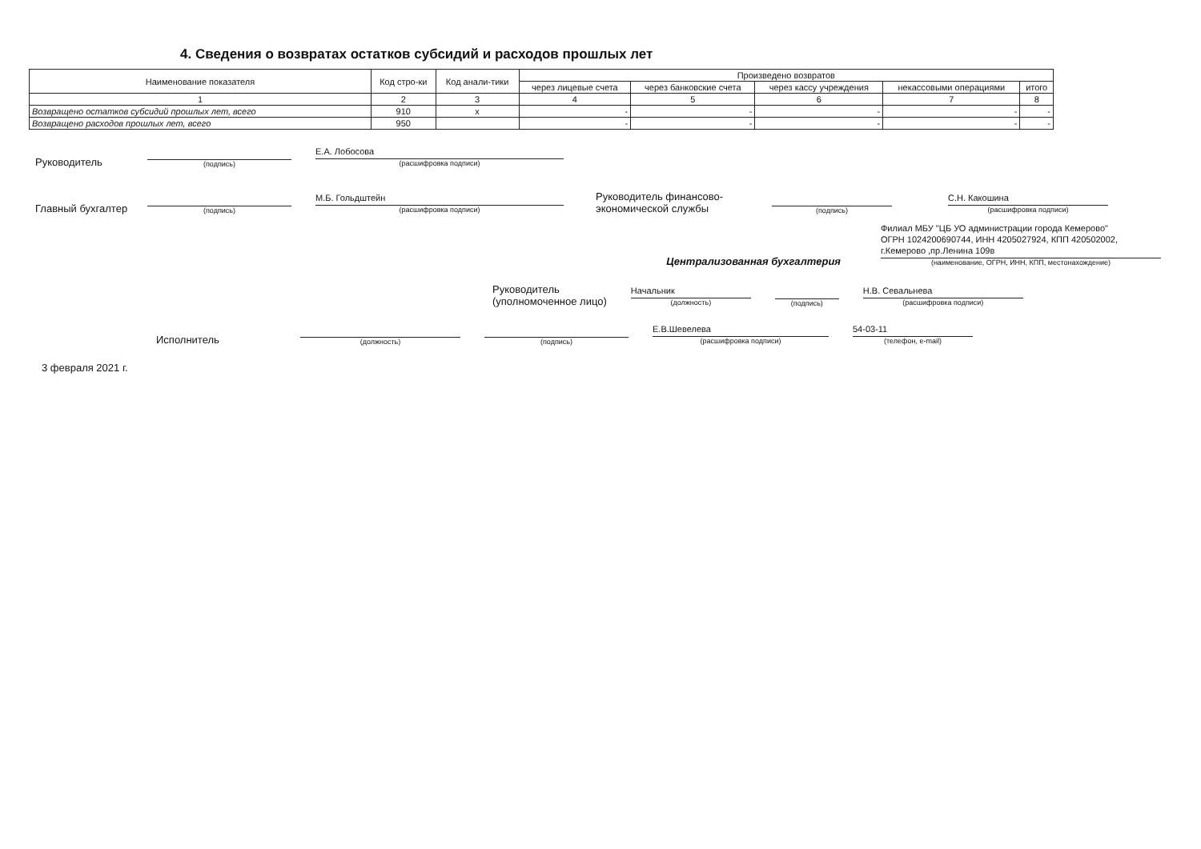4. Сведения о возвратах остатков субсидий и расходов прошлых лет
| Наименование показателя | Код стро-ки | Код анали-тики | Произведено возвратов | | | | |
| --- | --- | --- | --- | --- | --- | --- | --- |
| | | | через лицевые счета | через банковские счета | через кассу учреждения | некассовыми операциями | итого |
| 1 | 2 | 3 | 4 | 5 | 6 | 7 | 8 |
| Возвращено остатков субсидий прошлых лет, всего | 910 | x | - | - | - | - | - |
| Возвращено расходов прошлых лет, всего | 950 | | - | - | - | - | - |
Руководитель (подпись) Е.А. Лобосова
(расшифровка подписи)
Главный бухгалтер (подпись) М.Б. Гольдштейн
(расшифровка подписи)
Руководитель финансово-экономической службы (подпись) С.Н. Какошина
(расшифровка подписи)
Централизованная бухгалтерия Филиал МБУ "ЦБ УО администрации города Кемерово"
ОГРН 1024200690744, ИНН 4205027924, КПП 420502002,
г.Кемерово ,пр.Ленина 109в
(наименование, ОГРН, ИНН, КПП, местонахождение)
Руководитель
(уполномоченное лицо) Начальник
(должность) (подпись) Н.В. Севальнева
(расшифровка подписи)
Исполнитель (должность) (подпись) Е.В.Шевелева
(расшифровка подписи) 54-03-11
(телефон, e-mail)
3 февраля 2021 г.